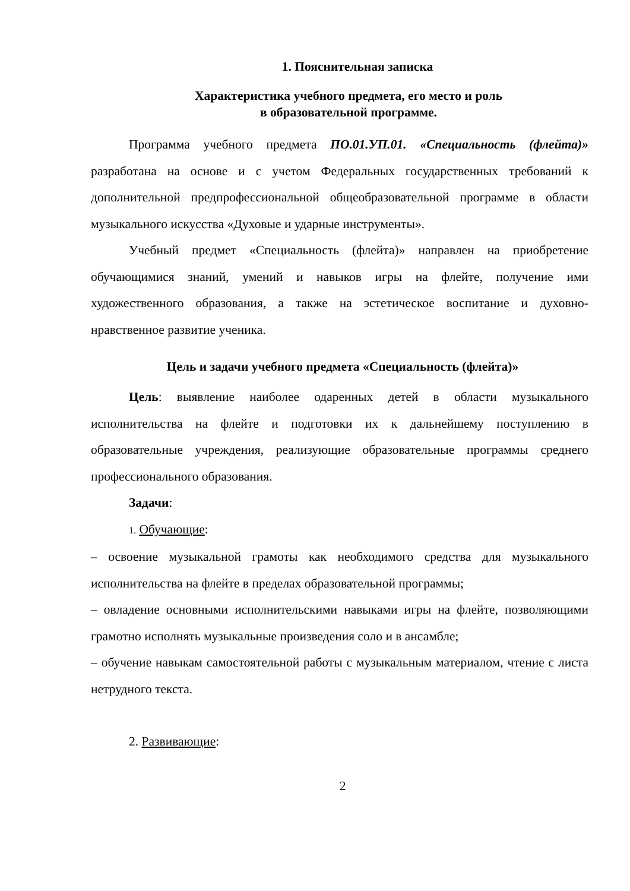1. Пояснительная записка
Характеристика учебного предмета, его место и роль
в образовательной программе.
Программа учебного предмета ПО.01.УП.01. «Специальность (флейта)» разработана на основе и с учетом Федеральных государственных требований к дополнительной предпрофессиональной общеобразовательной программе в области музыкального искусства «Духовые и ударные инструменты».
Учебный предмет «Специальность (флейта)» направлен на приобретение обучающимися знаний, умений и навыков игры на флейте, получение ими художественного образования, а также на эстетическое воспитание и духовно-нравственное развитие ученика.
Цель и задачи учебного предмета «Специальность (флейта)»
Цель: выявление наиболее одаренных детей в области музыкального исполнительства на флейте и подготовки их к дальнейшему поступлению в образовательные учреждения, реализующие образовательные программы среднего профессионального образования.
Задачи:
1. Обучающие:
– освоение музыкальной грамоты как необходимого средства для музыкального исполнительства на флейте в пределах образовательной программы;
– овладение основными исполнительскими навыками игры на флейте, позволяющими грамотно исполнять музыкальные произведения соло и в ансамбле;
– обучение навыкам самостоятельной работы с музыкальным материалом, чтение с листа нетрудного текста.
2. Развивающие:
2